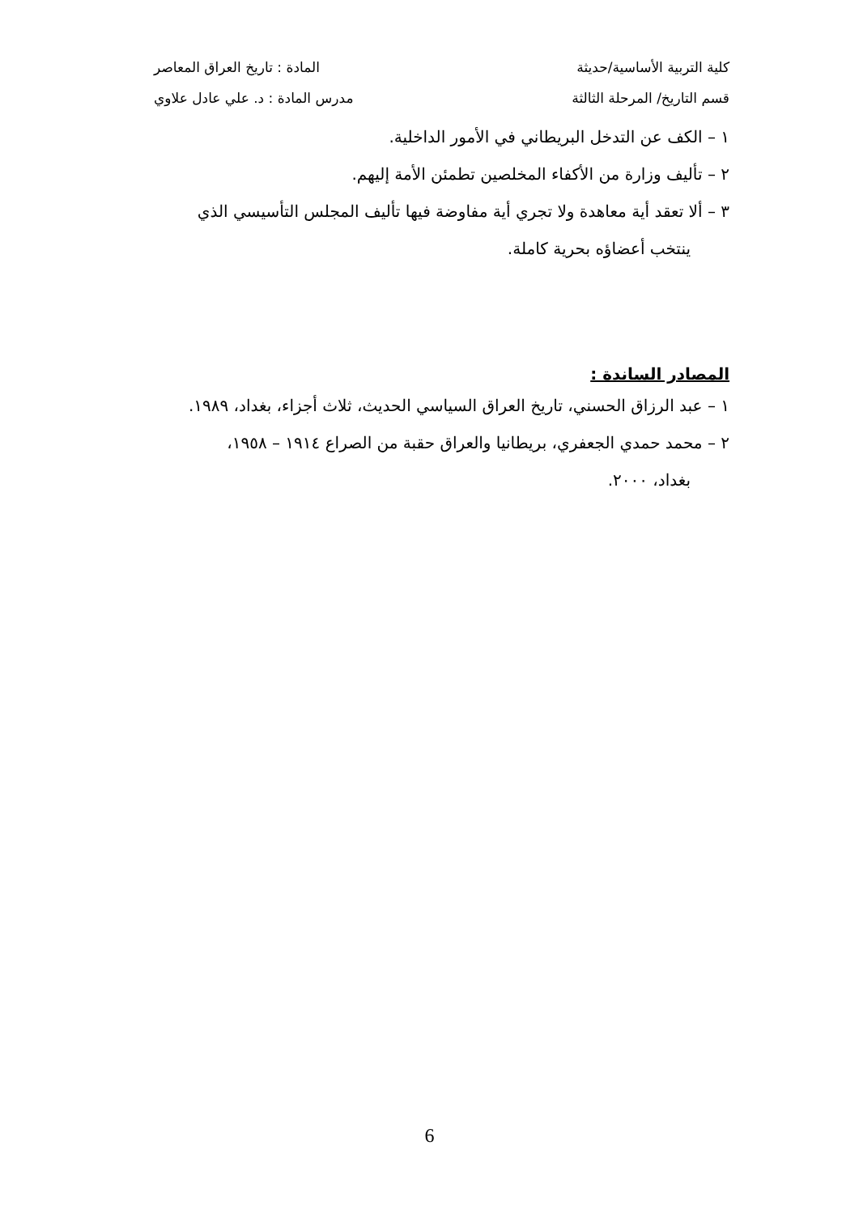كلية التربية الأساسية/حديثة المادة : تاريخ العراق المعاصر
قسم التاريخ/ المرحلة الثالثة مدرس المادة : د. علي عادل علاوي
١ – الكف عن التدخل البريطاني في الأمور الداخلية.
٢ – تأليف وزارة من الأكفاء المخلصين تطمئن الأمة إليهم.
٣ – ألا تعقد أية معاهدة ولا تجري أية مفاوضة فيها تأليف المجلس التأسيسي الذي
ينتخب أعضاؤه بحرية كاملة.
المصادر الساندة :
١ – عبد الرزاق الحسني، تاريخ العراق السياسي الحديث، ثلاث أجزاء، بغداد، ١٩٨٩.
٢ – محمد حمدي الجعفري، بريطانيا والعراق حقبة من الصراع ١٩١٤ – ١٩٥٨،
بغداد، ٢٠٠٠.
6